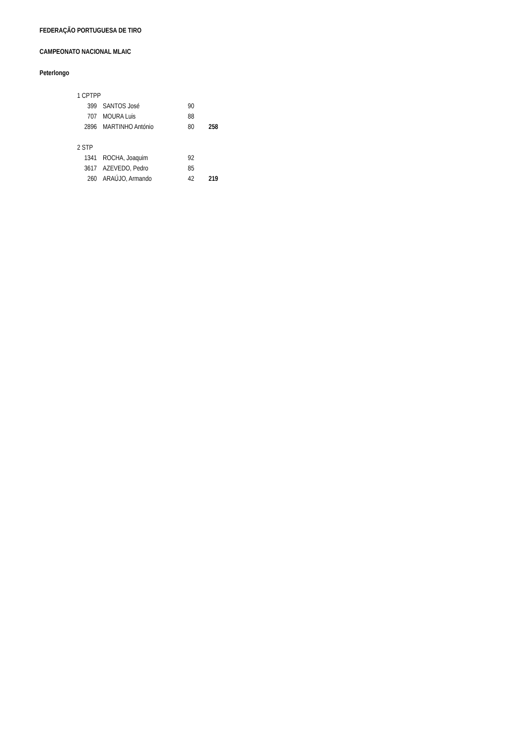FEDERAÇÃO PORTUGUESA DE TIRO
CAMPEONATO NACIONAL MLAIC
Peterlongo
| 1 CPTPP | | | |
| 399 | SANTOS José | 90 | |
| 707 | MOURA Luis | 88 | |
| 2896 | MARTINHO António | 80 | 258 |
| 2 STP | | | |
| 1341 | ROCHA, Joaquim | 92 | |
| 3617 | AZEVEDO, Pedro | 85 | |
| 260 | ARAÚJO, Armando | 42 | 219 |